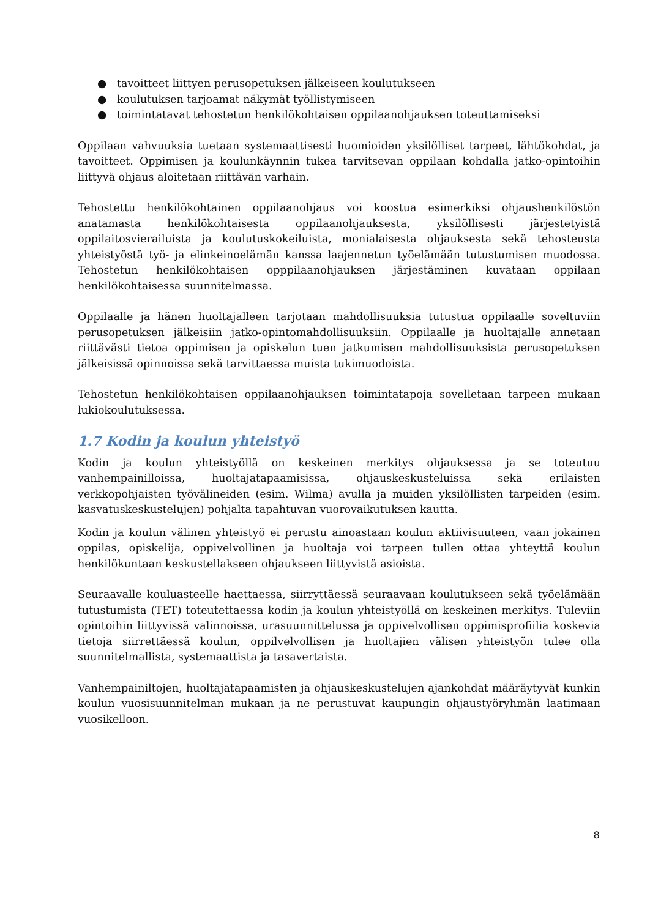● tavoitteet liittyen perusopetuksen jälkeiseen koulutukseen
● koulutuksen tarjoamat näkymät työllistymiseen
● toimintatavat tehostetun henkilökohtaisen oppilaanohjauksen toteuttamiseksi
Oppilaan vahvuuksia tuetaan systemaattisesti huomioiden yksilölliset tarpeet, lähtökohdat, ja tavoitteet. Oppimisen ja koulunkäynnin tukea tarvitsevan oppilaan kohdalla jatko-opintoihin liittyvä ohjaus aloitetaan riittävän varhain.
Tehostettu henkilökohtainen oppilaanohjaus voi koostua esimerkiksi ohjaushenkilöstön anatamasta henkilökohtaisesta oppilaanohjauksesta, yksilöllisesti järjestetyistä oppilaitosvierailuista ja koulutuskokeiluista, monialaisesta ohjauksesta sekä tehosteusta yhteistyöstä työ- ja elinkeinoelämän kanssa laajennetun työelämään tutustumisen muodossa. Tehostetun henkilökohtaisen opppilaanohjauksen järjestäminen kuvataan oppilaan henkilökohtaisessa suunnitelmassa.
Oppilaalle ja hänen huoltajalleen tarjotaan mahdollisuuksia tutustua oppilaalle soveltuviin perusopetuksen jälkeisiin jatko-opintomahdollisuuksiin. Oppilaalle ja huoltajalle annetaan riittävästi tietoa oppimisen ja opiskelun tuen jatkumisen mahdollisuuksista perusopetuksen jälkeisissä opinnoissa sekä tarvittaessa muista tukimuodoista.
Tehostetun henkilökohtaisen oppilaanohjauksen toimintatapoja sovelletaan tarpeen mukaan lukiokoulutuksessa.
1.7 Kodin ja koulun yhteistyö
Kodin ja koulun yhteistyöllä on keskeinen merkitys ohjauksessa ja se toteutuu vanhempainilloissa, huoltajatapaamisissa, ohjauskeskusteluissa sekä erilaisten verkkopohjaisten työvälineiden (esim. Wilma) avulla ja muiden yksilöllisten tarpeiden (esim. kasvatuskeskustelujen) pohjalta tapahtuvan vuorovaikutuksen kautta.
Kodin ja koulun välinen yhteistyö ei perustu ainoastaan koulun aktiivisuuteen, vaan jokainen oppilas, opiskelija, oppivelvollinen ja huoltaja voi tarpeen tullen ottaa yhteyttä koulun henkilökuntaan keskustellakseen ohjaukseen liittyvistä asioista.
Seuraavalle kouluasteelle haettaessa, siirryttäessä seuraavaan koulutukseen sekä työelämään tutustumista (TET) toteutettaessa kodin ja koulun yhteistyöllä on keskeinen merkitys. Tuleviin opintoihin liittyvissä valinnoissa, urasuunnittelussa ja oppivelvollisen oppimisprofiilia koskevia tietoja siirrettäessä koulun, oppilvelvollisen ja huoltajien välisen yhteistyön tulee olla suunnitelmallista, systemaattista ja tasavertaista.
Vanhempainiltojen, huoltajatapaamisten ja ohjauskeskustelujen ajankohdat määräytyvät kunkin koulun vuosisuunnitelman mukaan ja ne perustuvat kaupungin ohjaustyöryhmän laatimaan vuosikelloon.
8